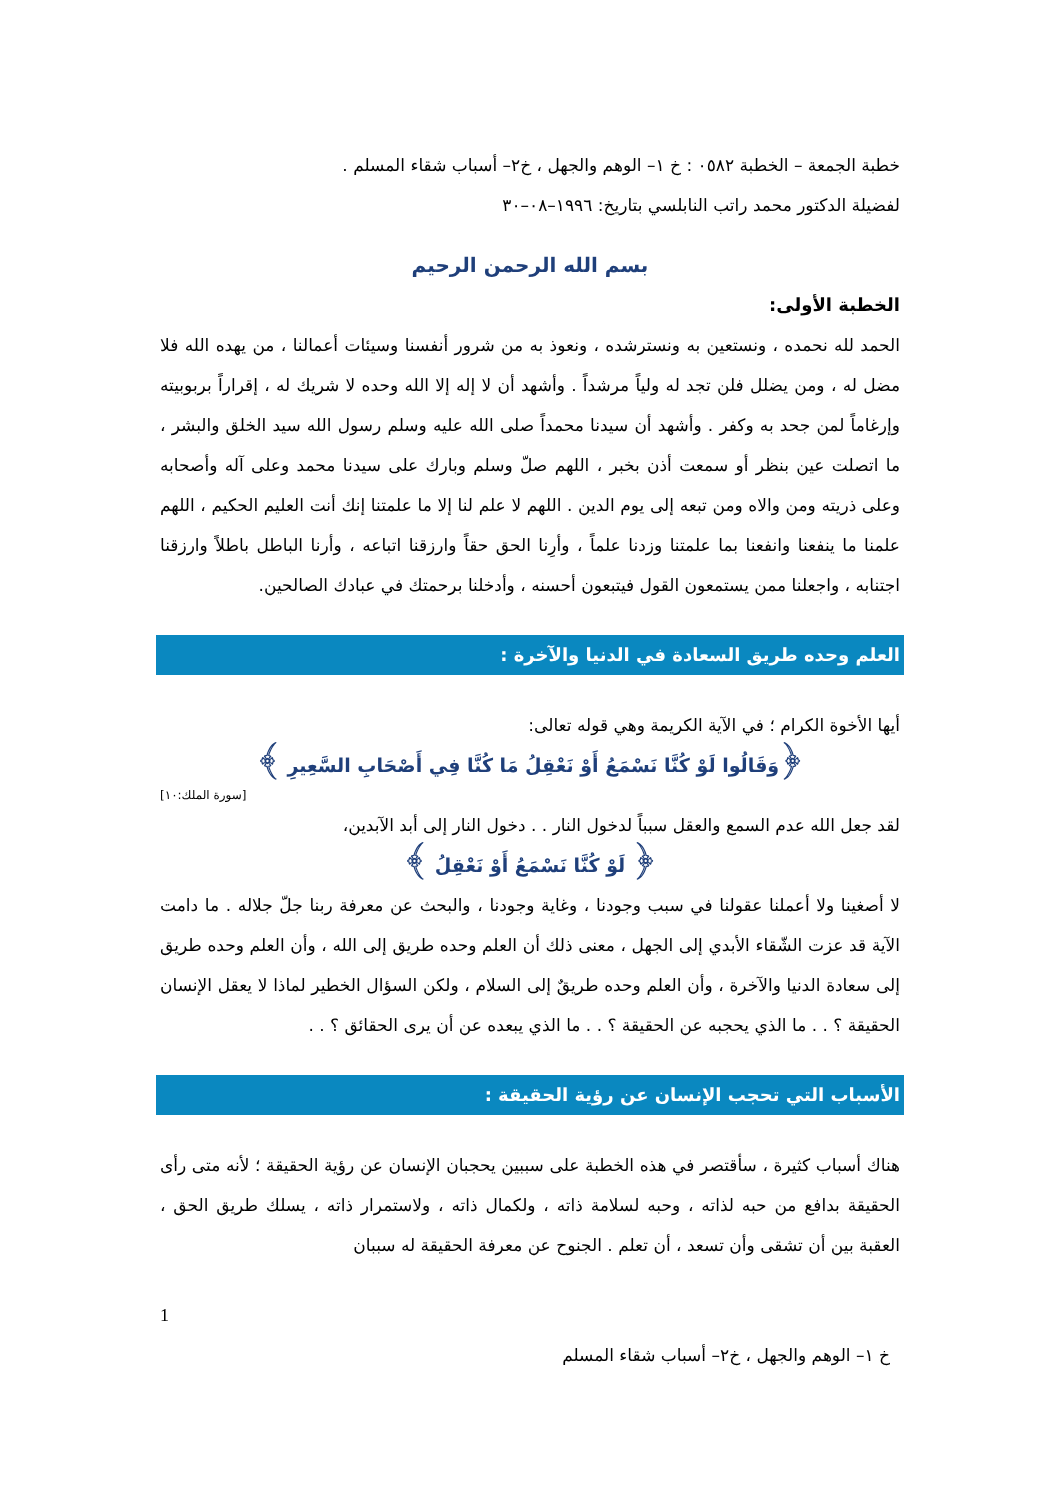خطبة الجمعة – الخطبة ٠٥٨٢ : خ ١– الوهم والجهل ، خ٢– أسباب شقاء المسلم .
لفضيلة الدكتور محمد راتب النابلسي بتاريخ: ١٩٩٦–٠٨–٣٠
بسم الله الرحمن الرحيم
الخطبة الأولى:
الحمد لله نحمده ، ونستعين به ونسترشده ، ونعوذ به من شرور أنفسنا وسيئات أعمالنا ، من يهده الله فلا مضل له ، ومن يضلل فلن تجد له ولياً مرشداً . وأشهد أن لا إله إلا الله وحده لا شريك له ، إقراراً بربوبيته وإرغاماً لمن جحد به وكفر . وأشهد أن سيدنا محمداً صلى الله عليه وسلم رسول الله سيد الخلق والبشر ، ما اتصلت عين بنظر أو سمعت أذن بخبر ، اللهم صلّ وسلم وبارك على سيدنا محمد وعلى آله وأصحابه وعلى ذريته ومن والاه ومن تبعه إلى يوم الدين . اللهم لا علم لنا إلا ما علمتنا إنك أنت العليم الحكيم ، اللهم علمنا ما ينفعنا وانفعنا بما علمتنا وزدنا علماً ، وأرِنا الحق حقاً وارزقنا اتباعه ، وأرنا الباطل باطلاً وارزقنا اجتنابه ، واجعلنا ممن يستمعون القول فيتبعون أحسنه ، وأدخلنا برحمتك في عبادك الصالحين.
العلم وحده طريق السعادة في الدنيا والآخرة :
أيها الأخوة الكرام ؛ في الآية الكريمة وهي قوله تعالى:
﴿وَقَالُوا لَوْ كُنَّا نَسْمَعُ أَوْ نَعْقِلُ مَا كُنَّا فِي أَصْحَابِ السَّعِيرِ ﴾
[سورة الملك:١٠]
لقد جعل الله عدم السمع والعقل سبباً لدخول النار . . دخول النار إلى أبد الآبدين،
﴿ لَوْ كُنَّا نَسْمَعُ أَوْ نَعْقِلُ ﴾
لا أصغينا ولا أعملنا عقولنا في سبب وجودنا ، وغاية وجودنا ، والبحث عن معرفة ربنا جلّ جلاله . ما دامت الآية قد عزت الشّقاء الأبدي إلى الجهل ، معنى ذلك أن العلم وحده طريق إلى الله ، وأن العلم وحده طريق إلى سعادة الدنيا والآخرة ، وأن العلم وحده طريقٌ إلى السلام ، ولكن السؤال الخطير لماذا لا يعقل الإنسان الحقيقة ؟ . . ما الذي يحجبه عن الحقيقة ؟ . . ما الذي يبعده عن أن يرى الحقائق ؟ . .
الأسباب التي تحجب الإنسان عن رؤية الحقيقة :
هناك أسباب كثيرة ، سأقتصر في هذه الخطبة على سببين يحجبان الإنسان عن رؤية الحقيقة ؛ لأنه متى رأى الحقيقة بدافع من حبه لذاته ، وحبه لسلامة ذاته ، ولكمال ذاته ، ولاستمرار ذاته ، يسلك طريق الحق ، العقبة بين أن تشقى وأن تسعد ، أن تعلم . الجنوح عن معرفة الحقيقة له سببان
1
خ ١– الوهم والجهل ، خ٢– أسباب شقاء المسلم